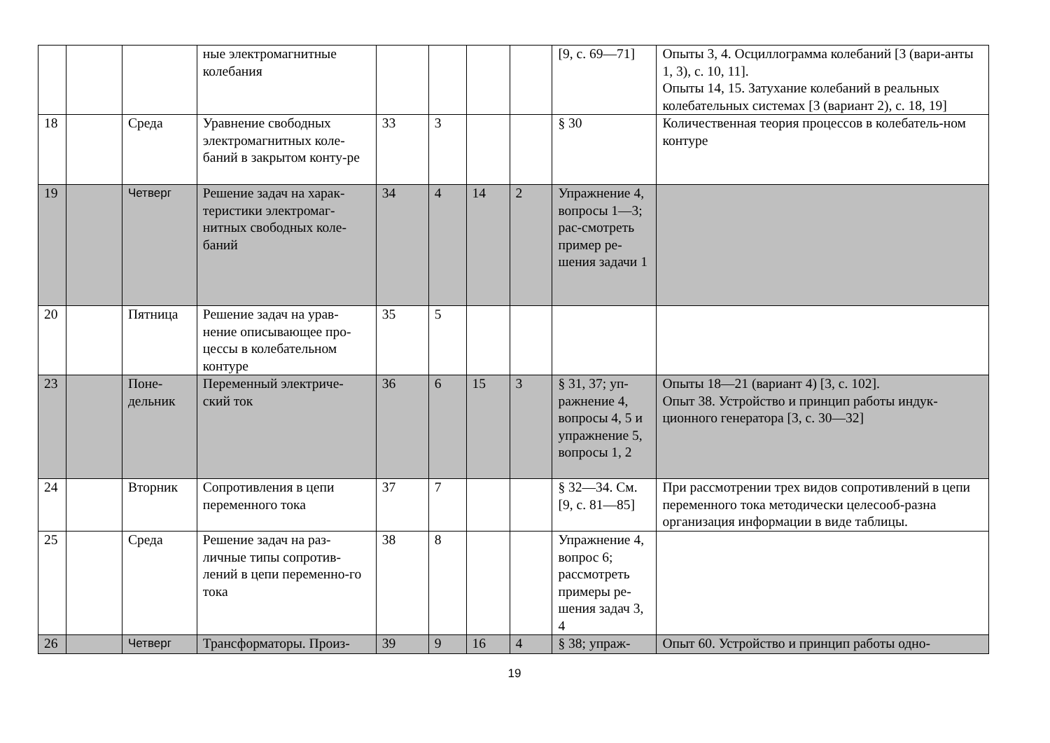| | | | ные электромагнитные колебания | | | | | [9, с. 69—71] | Опыты 3, 4. Осциллограмма колебаний [3 (вари-анты 1, 3), с. 10, 11]. Опыты 14, 15. Затухание колебаний в реальных колебательных системах [3 (вариант 2), с. 18, 19] |
| 18 | | Среда | Уравнение свободных электромагнитных коле-баний в закрытом конту-ре | 33 | 3 | | | § 30 | Количественная теория процессов в колебатель-ном контуре |
| 19 | | Четверг | Решение задач на харак-теристики электромаг-нитных свободных коле-баний | 34 | 4 | 14 | 2 | Упражнение 4, вопросы 1—3; рас-смотреть пример ре-шения задачи 1 | |
| 20 | | Пятница | Решение задач на урав-нение описывающее про-цессы в колебательном контуре | 35 | 5 | | | | |
| 23 | | Поне-дельник | Переменный электриче-ский ток | 36 | 6 | 15 | 3 | § 31, 37; уп-ражнение 4, вопросы 4, 5 и упражнение 5, вопросы 1, 2 | Опыты 18—21 (вариант 4) [3, с. 102]. Опыт 38. Устройство и принцип работы индук-ционного генератора [3, с. 30—32] |
| 24 | | Вторник | Сопротивления в цепи переменного тока | 37 | 7 | | | § 32—34. См. [9, с. 81—85] | При рассмотрении трех видов сопротивлений в цепи переменного тока методически целесооб-разна организация информации в виде таблицы. |
| 25 | | Среда | Решение задач на раз-личные типы сопротив-лений в цепи переменно-го тока | 38 | 8 | | | Упражнение 4, вопрос 6; рассмотреть примеры ре-шения задач 3, 4 | |
| 26 | | Четверг | Трансформаторы. Произ- | 39 | 9 | 16 | 4 | § 38; упраж- | Опыт 60. Устройство и принцип работы одно- |
19